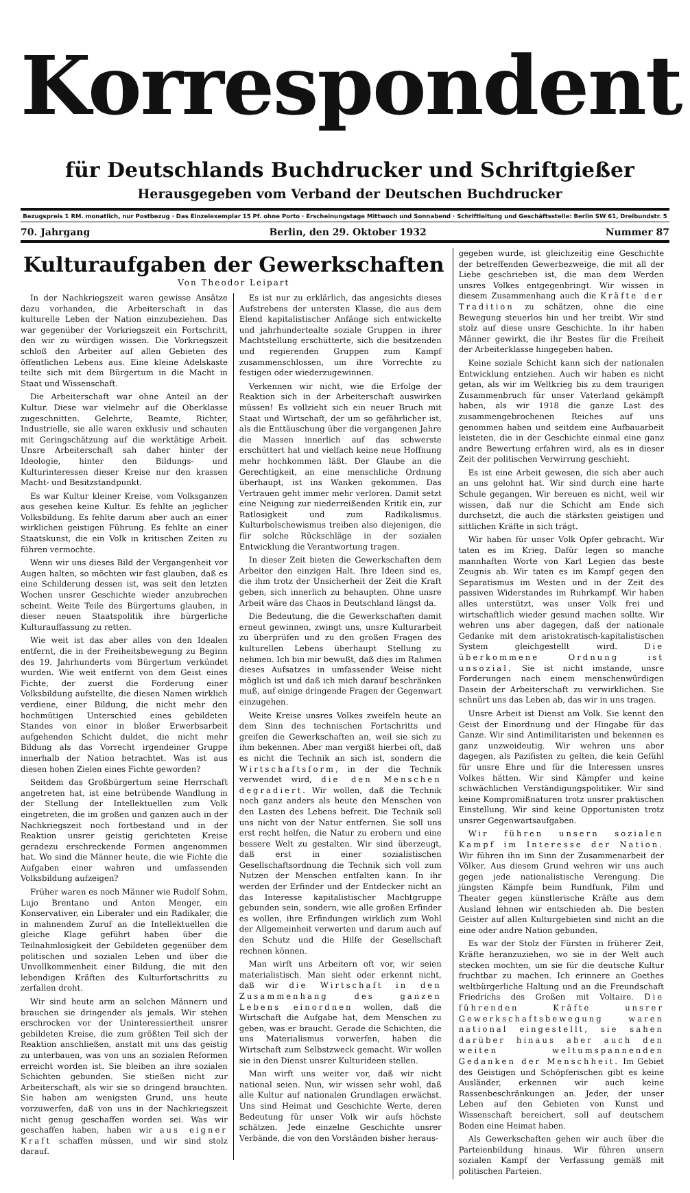Korrespondent
für Deutschlands Buchdrucker und Schriftgießer
Herausgegeben vom Verband der Deutschen Buchdrucker
Bezugspreis 1 RM. monatlich, nur Postbezug · Das Einzelexemplar 15 Pf. ohne Porto · Erscheinungstage Mittwoch und Sonnabend · Schriftleitung und Geschäftsstelle: Berlin SW 61, Dreibundstr. 5
70. Jahrgang Berlin, den 29. Oktober 1932 Nummer 87
Kulturaufgaben der Gewerkschaften
Von Theodor Leipart
In der Nachkriegszeit waren gewisse Ansätze dazu vorhanden, die Arbeiterschaft in das kulturelle Leben der Nation einzubeziehen. Das war gegenüber der Vorkriegszeit ein Fortschritt, den wir zu würdigen wissen. Die Vorkriegszeit schloß den Arbeiter auf allen Gebieten des öffentlichen Lebens aus. Eine kleine Adelskaste teilte sich mit dem Bürgertum in die Macht in Staat und Wissenschaft.
Die Arbeiterschaft war ohne Anteil an der Kultur. Diese war vielmehr auf die Oberklasse zugeschnitten. Gelehrte, Beamte, Richter, Industrielle, sie alle waren exklusiv und schauten mit Geringschätzung auf die werktätige Arbeit. Unsre Arbeiterschaft sah daher hinter der Ideologie, hinter den Bildungs- und Kulturinteressen dieser Kreise nur den krassen Macht- und Besitzstandpunkt.
Es war Kultur kleiner Kreise, vom Volksganzen aus gesehen keine Kultur. Es fehlte an jeglicher Volksbildung. Es fehlte darum aber auch an einer wirklichen geistigen Führung. Es fehlte an einer Staatskunst, die ein Volk in kritischen Zeiten zu führen vermochte.
Wenn wir uns dieses Bild der Vergangenheit vor Augen halten, so möchten wir fast glauben, daß es eine Schilderung dessen ist, was seit den letzten Wochen unsrer Geschichte wieder anzubrechen scheint. Weite Teile des Bürgertums glauben, in dieser neuen Staatspolitik ihre bürgerliche Kulturauffassung zu retten.
Wie weit ist das aber alles von den Idealen entfernt, die in der Freiheitsbewegung zu Beginn des 19. Jahrhunderts vom Bürgertum verkündet wurden. Wie weit entfernt von dem Geist eines Fichte, der zuerst die Forderung einer Volksbildung aufstellte, die diesen Namen wirklich verdiene, einer Bildung, die nicht mehr den hochmütigen Unterschied eines gebildeten Standes von einer in bloßer Erwerbsarbeit aufgehenden Schicht duldet, die nicht mehr Bildung als das Vorrecht irgendeiner Gruppe innerhalb der Nation betrachtet. Was ist aus diesen hohen Zielen eines Fichte geworden?
Seitdem das Großbürgertum seine Herrschaft angetreten hat, ist eine betrübende Wandlung in der Stellung der Intellektuellen zum Volk eingetreten, die im großen und ganzen auch in der Nachkriegszeit noch fortbestand und in der Reaktion unsrer geistig gerichteten Kreise geradezu erschreckende Formen angenommen hat. Wo sind die Männer heute, die wie Fichte die Aufgaben einer wahren und umfassenden Volksbildung aufzeigen?
Früher waren es noch Männer wie Rudolf Sohm, Lujo Brentano und Anton Menger, ein Konservativer, ein Liberaler und ein Radikaler, die in mahnendem Zuruf an die Intellektuellen die gleiche Klage geführt haben über die Teilnahmlosigkeit der Gebildeten gegenüber dem politischen und sozialen Leben und über die Unvollkommenheit einer Bildung, die mit den lebendigen Kräften des Kulturfortschritts zu zerfallen droht.
Wir sind heute arm an solchen Männern und brauchen sie dringender als jemals. Wir stehen erschrocken vor der Uninteressiertheit unsrer gebildeten Kreise, die zum größten Teil sich der Reaktion anschließen, anstatt mit uns das geistig zu unterbauen, was von uns an sozialen Reformen erreicht worden ist. Sie bleiben an ihre sozialen Schichten gebunden. Sie stießen nicht zur Arbeiterschaft, als wir sie so dringend brauchten. Sie haben am wenigsten Grund, uns heute vorzuwerfen, daß von uns in der Nachkriegszeit nicht genug geschaffen worden sei. Was wir geschaffen haben, haben wir aus eigner Kraft schaffen müssen, und wir sind stolz darauf.
Es ist nur zu erklärlich, das angesichts dieses Aufstrebens der untersten Klasse, die aus dem Elend kapitalistischer Anfänge sich entwickelte und jahrhundertealte soziale Gruppen in ihrer Machtstellung erschütterte, sich die besitzenden und regierenden Gruppen zum Kampf zusammenschlossen, um ihre Vorrechte zu festigen oder wiederzugewinnen.
Verkennen wir nicht, wie die Erfolge der Reaktion sich in der Arbeiterschaft auswirken müssen! Es vollzieht sich ein neuer Bruch mit Staat und Wirtschaft, der um so gefährlicher ist, als die Enttäuschung über die vergangenen Jahre die Massen innerlich auf das schwerste erschüttert hat und vielfach keine neue Hoffnung mehr hochkommen läßt. Der Glaube an die Gerechtigkeit, an eine menschliche Ordnung überhaupt, ist ins Wanken gekommen. Das Vertrauen geht immer mehr verloren. Damit setzt eine Neigung zur niederreißenden Kritik ein, zur Ratlosigkeit und zum Radikalismus. Kulturbolschewismus treiben also diejenigen, die für solche Rückschläge in der sozialen Entwicklung die Verantwortung tragen.
In dieser Zeit bieten die Gewerkschaften dem Arbeiter den einzigen Halt. Ihre Ideen sind es, die ihm trotz der Unsicherheit der Zeit die Kraft geben, sich innerlich zu behaupten. Ohne unsre Arbeit wäre das Chaos in Deutschland längst da.
Die Bedeutung, die die Gewerkschaften damit erneut gewinnen, zwingt uns, unsre Kulturarbeit zu überprüfen und zu den großen Fragen des kulturellen Lebens überhaupt Stellung zu nehmen. Ich bin mir bewußt, daß dies im Rahmen dieses Aufsatzes in umfassender Weise nicht möglich ist und daß ich mich darauf beschränken muß, auf einige dringende Fragen der Gegenwart einzugehen.
Weite Kreise unsres Volkes zweifeln heute an dem Sinn des technischen Fortschritts und greifen die Gewerkschaften an, weil sie sich zu ihm bekennen. Aber man vergißt hierbei oft, daß es nicht die Technik an sich ist, sondern die Wirtschaftsform, in der die Technik verwendet wird, die den Menschen degradiert. Wir wollen, daß die Technik noch ganz anders als heute den Menschen von den Lasten des Lebens befreit. Die Technik soll uns nicht von der Natur entfernen. Sie soll uns erst recht helfen, die Natur zu erobern und eine bessere Welt zu gestalten. Wir sind überzeugt, daß erst in einer sozialistischen Gesellschaftsordnung die Technik sich voll zum Nutzen der Menschen entfalten kann. In ihr werden der Erfinder und der Entdecker nicht an das Interesse kapitalistischer Machtgruppe gebunden sein, sondern, wie alle großen Erfinder es wollen, ihre Erfindungen wirklich zum Wohl der Allgemeinheit verwerten und darum auch auf den Schutz und die Hilfe der Gesellschaft rechnen können.
Man wirft uns Arbeitern oft vor, wir seien materialistisch. Man sieht oder erkennt nicht, daß wir die Wirtschaft in den Zusammenhang des ganzen Lebens einordnen wollen, daß die Wirtschaft die Aufgabe hat, dem Menschen zu geben, was er braucht. Gerade die Schichten, die uns Materialismus vorwerfen, haben die Wirtschaft zum Selbstzweck gemacht. Wir wollen sie in den Dienst unsrer Kulturideen stellen.
Man wirft uns weiter vor, daß wir nicht national seien. Nun, wir wissen sehr wohl, daß alle Kultur auf nationalen Grundlagen erwächst. Uns sind Heimat und Geschichte Werte, deren Bedeutung für unser Volk wir aufs höchste schätzen. Jede einzelne Geschichte unsrer Verbände, die von den Vorständen bisher heraus-
gegeben wurde, ist gleichzeitig eine Geschichte der betreffenden Gewerbezweige, die mit all der Liebe geschrieben ist, die man dem Werden unsres Volkes entgegenbringt. Wir wissen in diesem Zusammenhang auch die Kräfte der Tradition zu schätzen, ohne die eine Bewegung steuerlos hin und her treibt. Wir sind stolz auf diese unsre Geschichte. In ihr haben Männer gewirkt, die ihr Bestes für die Freiheit der Arbeiterklasse hingegeben haben.
Keine soziale Schicht kann sich der nationalen Entwicklung entziehen. Auch wir haben es nicht getan, als wir im Weltkrieg bis zu dem traurigen Zusammenbruch für unser Vaterland gekämpft haben, als wir 1918 die ganze Last des zusammengebrochenen Reiches auf uns genommen haben und seitdem eine Aufbauarbeit leisteten, die in der Geschichte einmal eine ganz andre Bewertung erfahren wird, als es in dieser Zeit der politischen Verwirrung geschieht.
Es ist eine Arbeit gewesen, die sich aber auch an uns gelohnt hat. Wir sind durch eine harte Schule gegangen. Wir bereuen es nicht, weil wir wissen, daß nur die Schicht am Ende sich durchsetzt, die auch die stärksten geistigen und sittlichen Kräfte in sich trägt.
Wir haben für unser Volk Opfer gebracht. Wir taten es im Krieg. Dafür legen so manche mannhaften Worte von Karl Legien das beste Zeugnis ab. Wir taten es im Kampf gegen den Separatismus im Westen und in der Zeit des passiven Widerstandes im Ruhrkampf. Wir haben alles unterstützt, was unser Volk frei und wirtschaftlich wieder gesund machen sollte. Wir wehren uns aber dagegen, daß der nationale Gedanke mit dem aristokratisch-kapitalistischen System gleichgestellt wird. Die überkommene Ordnung ist unsozial. Sie ist nicht imstande, unsre Forderungen nach einem menschenwürdigen Dasein der Arbeiterschaft zu verwirklichen. Sie schnürt uns das Leben ab, das wir in uns tragen.
Unsre Arbeit ist Dienst am Volk. Sie kennt den Geist der Einordnung und der Hingabe für das Ganze. Wir sind Antimilitaristen und bekennen es ganz unzweideutig. Wir wehren uns aber dagegen, als Pazifisten zu gelten, die kein Gefühl für unsre Ehre und für die Interessen unsres Volkes hätten. Wir sind Kämpfer und keine schwächlichen Verständigungspolitiker. Wir sind keine Kompromißnaturen trotz unsrer praktischen Einstellung. Wir sind keine Opportunisten trotz unsrer Gegenwartsaufgaben.
Wir führen unsern sozialen Kampf im Interesse der Nation. Wir führen ihn im Sinn der Zusammenarbeit der Völker. Aus diesem Grund wehren wir uns auch gegen jede nationalistische Verengung. Die jüngsten Kämpfe beim Rundfunk, Film und Theater gegen künstlerische Kräfte aus dem Ausland lehnen wir entschieden ab. Die besten Geister auf allen Kulturgebieten sind nicht an die eine oder andre Nation gebunden.
Es war der Stolz der Fürsten in früherer Zeit, Kräfte heranzuziehen, wo sie in der Welt auch stecken mochten, um sie für die deutsche Kultur fruchtbar zu machen. Ich erinnere an Goethes weltbürgerliche Haltung und an die Freundschaft Friedrichs des Großen mit Voltaire. Die führenden Kräfte unsrer Gewerkschaftsbewegung waren national eingestellt, sie sahen darüber hinaus aber auch den weiten weltumspannenden Gedanken der Menschheit. Im Gebiet des Geistigen und Schöpferischen gibt es keine Ausländer, erkennen wir auch keine Rassenbeschränkungen an. Jeder, der unser Leben auf den Gebieten von Kunst und Wissenschaft bereichert, soll auf deutschem Boden eine Heimat haben.
Als Gewerkschaften gehen wir auch über die Parteienbildung hinaus. Wir führen unsern sozialen Kampf der Verfassung gemäß mit politischen Parteien.